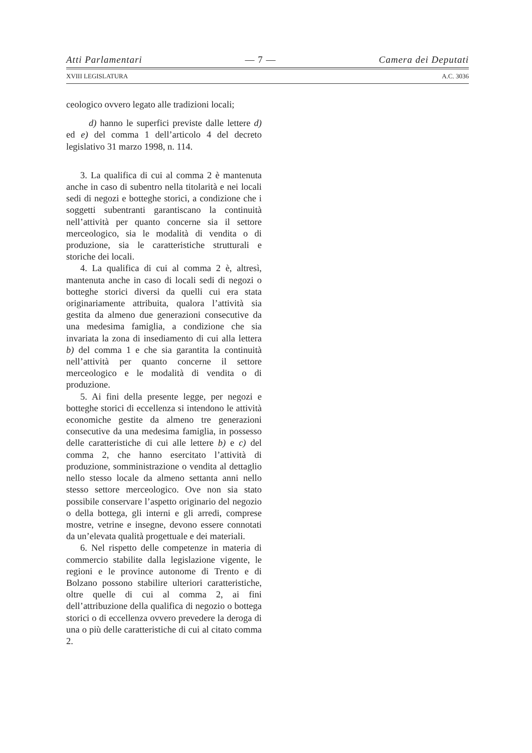Atti Parlamentari — 7 — Camera dei Deputati
XVIII LEGISLATURA A.C. 3036
ceologico ovvero legato alle tradizioni locali;
d) hanno le superfici previste dalle lettere d) ed e) del comma 1 dell’articolo 4 del decreto legislativo 31 marzo 1998, n. 114.
3. La qualifica di cui al comma 2 è mantenuta anche in caso di subentro nella titolarità e nei locali sedi di negozi e botteghe storici, a condizione che i soggetti subentranti garantiscano la continuità nell’attività per quanto concerne sia il settore merceologico, sia le modalità di vendita o di produzione, sia le caratteristiche strutturali e storiche dei locali.
4. La qualifica di cui al comma 2 è, altresì, mantenuta anche in caso di locali sedi di negozi o botteghe storici diversi da quelli cui era stata originariamente attribuita, qualora l’attività sia gestita da almeno due generazioni consecutive da una medesima famiglia, a condizione che sia invariata la zona di insediamento di cui alla lettera b) del comma 1 e che sia garantita la continuità nell’attività per quanto concerne il settore merceologico e le modalità di vendita o di produzione.
5. Ai fini della presente legge, per negozi e botteghe storici di eccellenza si intendono le attività economiche gestite da almeno tre generazioni consecutive da una medesima famiglia, in possesso delle caratteristiche di cui alle lettere b) e c) del comma 2, che hanno esercitato l’attività di produzione, somministrazione o vendita al dettaglio nello stesso locale da almeno settanta anni nello stesso settore merceologico. Ove non sia stato possibile conservare l’aspetto originario del negozio o della bottega, gli interni e gli arredi, comprese mostre, vetrine e insegne, devono essere connotati da un’elevata qualità progettuale e dei materiali.
6. Nel rispetto delle competenze in materia di commercio stabilite dalla legislazione vigente, le regioni e le province autonome di Trento e di Bolzano possono stabilire ulteriori caratteristiche, oltre quelle di cui al comma 2, ai fini dell’attribuzione della qualifica di negozio o bottega storici o di eccellenza ovvero prevedere la deroga di una o più delle caratteristiche di cui al citato comma 2.